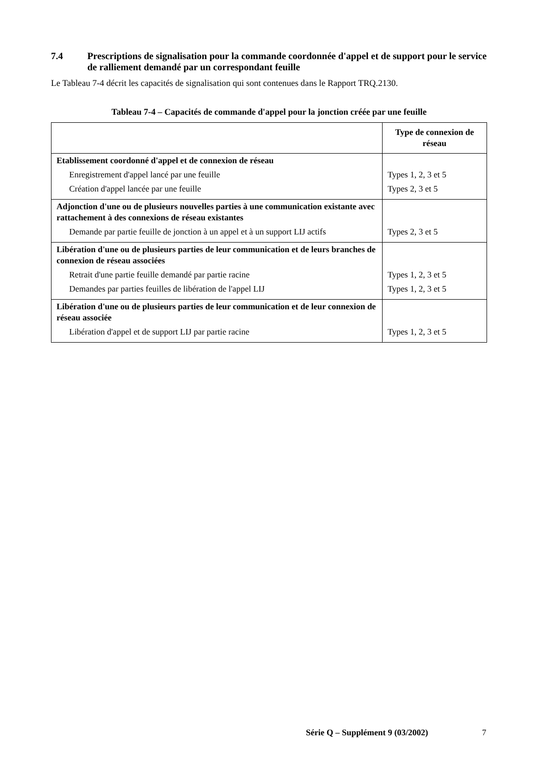7.4 Prescriptions de signalisation pour la commande coordonnée d'appel et de support pour le service de ralliement demandé par un correspondant feuille
Le Tableau 7-4 décrit les capacités de signalisation qui sont contenues dans le Rapport TRQ.2130.
Tableau 7-4 – Capacités de commande d'appel pour la jonction créée par une feuille
| | Type de connexion de réseau |
| --- | --- |
| Etablissement coordonné d'appel et de connexion de réseau Enregistrement d'appel lancé par une feuille Création d'appel lancée par une feuille | Types 1, 2, 3 et 5 Types 2, 3 et 5 |
| Adjonction d'une ou de plusieurs nouvelles parties à une communication existante avec rattachement à des connexions de réseau existantes Demande par partie feuille de jonction à un appel et à un support LIJ actifs | Types 2, 3 et 5 |
| Libération d'une ou de plusieurs parties de leur communication et de leurs branches de connexion de réseau associées Retrait d'une partie feuille demandé par partie racine Demandes par parties feuilles de libération de l'appel LIJ | Types 1, 2, 3 et 5 Types 1, 2, 3 et 5 |
| Libération d'une ou de plusieurs parties de leur communication et de leur connexion de réseau associée Libération d'appel et de support LIJ par partie racine | Types 1, 2, 3 et 5 |
Série Q – Supplément 9 (03/2002) 7